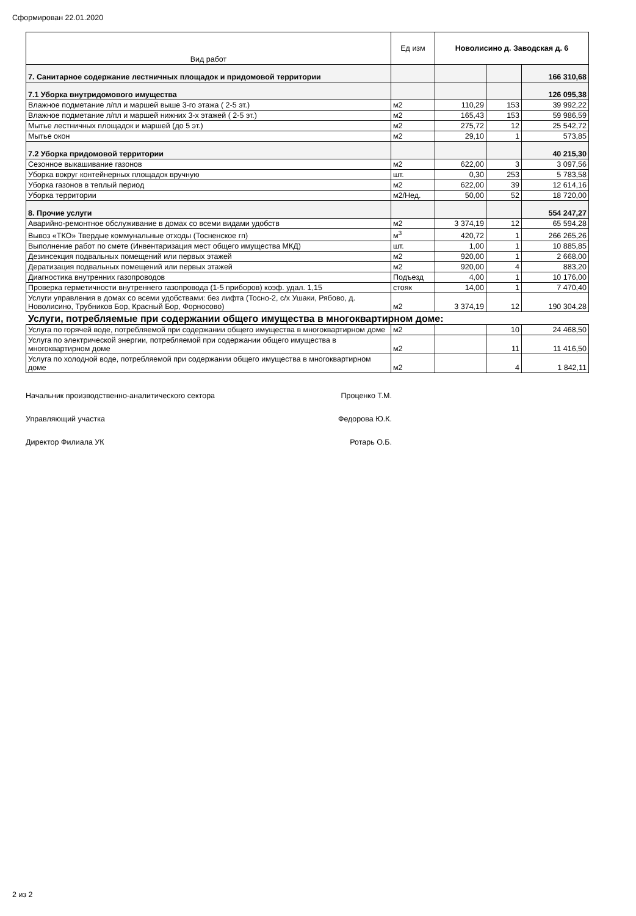Сформирован 22.01.2020
| Вид работ | Ед изм | Новолисино д. Заводская д. 6 | | |
| --- | --- | --- | --- | --- |
| 7. Санитарное содержание лестничных площадок и придомовой территории | | | | 166 310,68 |
| 7.1 Уборка внутридомового имущества | | | | 126 095,38 |
| Влажное подметание л/пл и маршей выше 3-го этажа ( 2-5 эт.) | м2 | 110,29 | 153 | 39 992,22 |
| Влажное подметание л/пл и маршей нижних 3-х этажей ( 2-5 эт.) | м2 | 165,43 | 153 | 59 986,59 |
| Мытье лестничных площадок и маршей (до 5 эт.) | м2 | 275,72 | 12 | 25 542,72 |
| Мытье окон | м2 | 29,10 | 1 | 573,85 |
| 7.2 Уборка придомовой территории | | | | 40 215,30 |
| Сезонное выкашивание газонов | м2 | 622,00 | 3 | 3 097,56 |
| Уборка вокруг контейнерных площадок вручную | шт. | 0,30 | 253 | 5 783,58 |
| Уборка газонов в теплый период | м2 | 622,00 | 39 | 12 614,16 |
| Уборка территории | м2/Нед. | 50,00 | 52 | 18 720,00 |
| 8. Прочие услуги | | | | 554 247,27 |
| Аварийно-ремонтное обслуживание в домах со всеми видами удобств | м2 | 3 374,19 | 12 | 65 594,28 |
| Вывоз «ТКО» Твердые коммунальные отходы (Тосненское гп) | м<sup>3</sup> | 420,72 | 1 | 266 265,26 |
| Выполнение работ по смете (Инвентаризация мест общего имущества МКД) | шт. | 1,00 | 1 | 10 885,85 |
| Дезинсекция подвальных помещений или первых этажей | м2 | 920,00 | 1 | 2 668,00 |
| Дератизация подвальных помещений или первых этажей | м2 | 920,00 | 4 | 883,20 |
| Диагностика внутренних газопроводов | Подъезд | 4,00 | 1 | 10 176,00 |
| Проверка герметичности внутреннего газопровода (1-5 приборов) коэф. удал. 1,15 | стояк | 14,00 | 1 | 7 470,40 |
| Услуги управления в домах со всеми удобствами: без лифта (Тосно-2, с/х Ушаки, Рябово, д. Новолисино, Трубников Бор, Красный Бор, Форносово) | м2 | 3 374,19 | 12 | 190 304,28 |
Услуги, потребляемые при содержании общего имущества в многоквартирном доме:
| Услуга по горячей воде, потребляемой при содержании общего имущества в многоквартирном доме | м2 | | 10 | 24 468,50 |
| Услуга по электрической энергии, потребляемой при содержании общего имущества в многоквартирном доме | м2 | | 11 | 11 416,50 |
| Услуга по холодной воде, потребляемой при содержании общего имущества в многоквартирном доме | м2 | | 4 | 1 842,11 |
Начальник производственно-аналитического сектора Проценко Т.М.
Управляющий участка Федорова Ю.К.
Директор Филиала УК Ротарь О.Б.
2 из 2